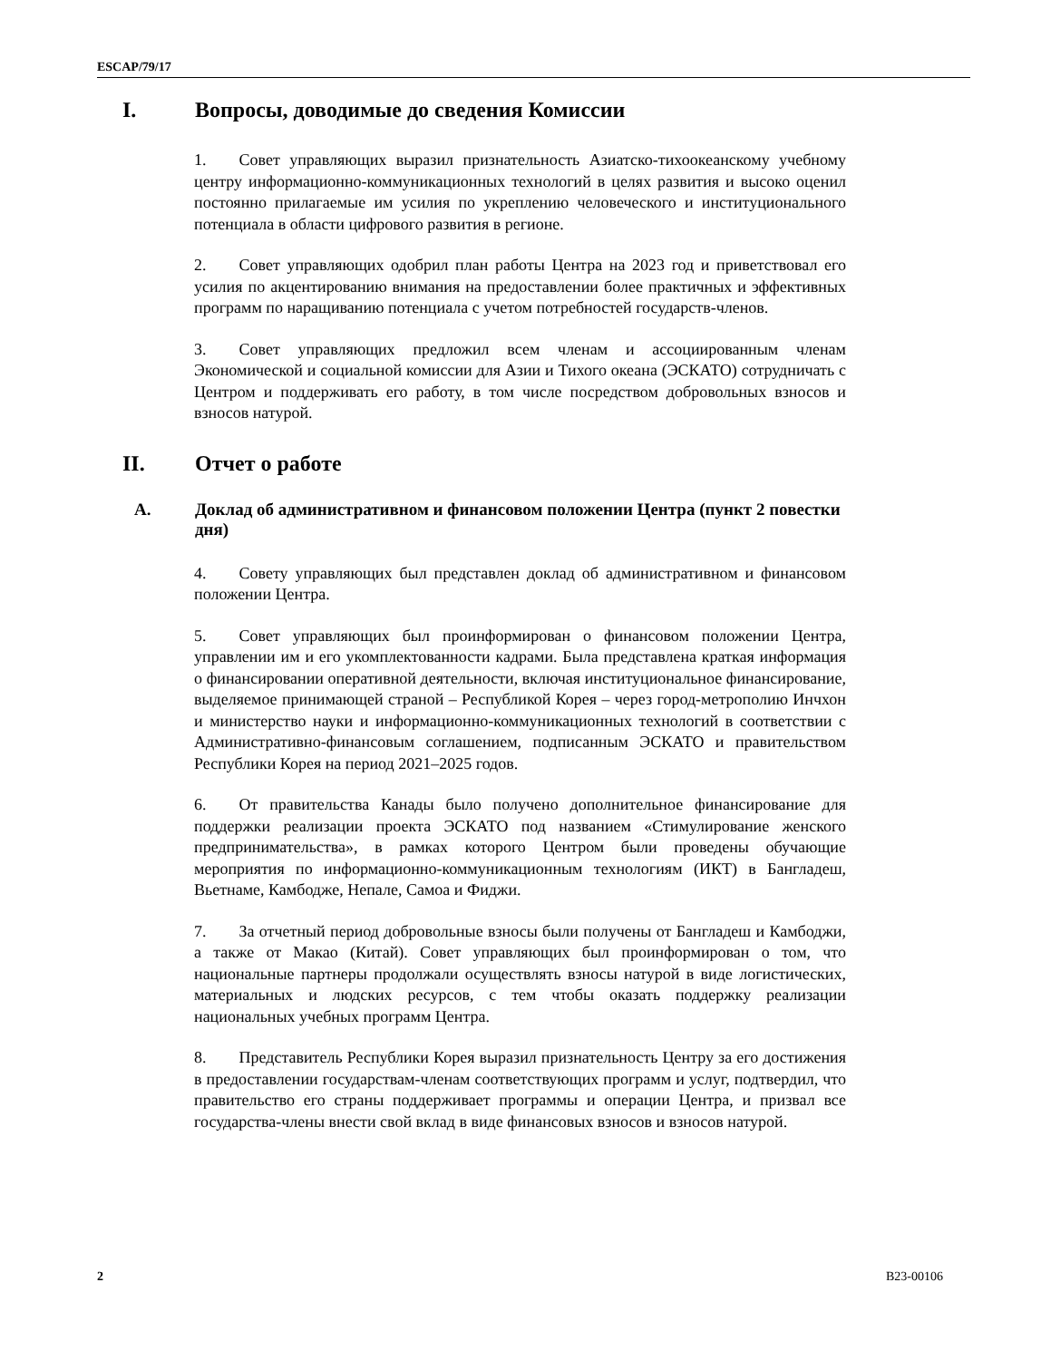ESCAP/79/17
I. Вопросы, доводимые до сведения Комиссии
1.  Совет управляющих выразил признательность Азиатско-тихоокеанскому учебному центру информационно-коммуникационных технологий в целях развития и высоко оценил постоянно прилагаемые им усилия по укреплению человеческого и институционального потенциала в области цифрового развития в регионе.
2.  Совет управляющих одобрил план работы Центра на 2023 год и приветствовал его усилия по акцентированию внимания на предоставлении более практичных и эффективных программ по наращиванию потенциала с учетом потребностей государств-членов.
3.  Совет управляющих предложил всем членам и ассоциированным членам Экономической и социальной комиссии для Азии и Тихого океана (ЭСКАТО) сотрудничать с Центром и поддерживать его работу, в том числе посредством добровольных взносов и взносов натурой.
II. Отчет о работе
A. Доклад об административном и финансовом положении Центра (пункт 2 повестки дня)
4.  Совету управляющих был представлен доклад об административном и финансовом положении Центра.
5.  Совет управляющих был проинформирован о финансовом положении Центра, управлении им и его укомплектованности кадрами. Была представлена краткая информация о финансировании оперативной деятельности, включая институциональное финансирование, выделяемое принимающей страной – Республикой Корея – через город-метрополию Инчхон и министерство науки и информационно-коммуникационных технологий в соответствии с Административно-финансовым соглашением, подписанным ЭСКАТО и правительством Республики Корея на период 2021–2025 годов.
6.  От правительства Канады было получено дополнительное финансирование для поддержки реализации проекта ЭСКАТО под названием «Стимулирование женского предпринимательства», в рамках которого Центром были проведены обучающие мероприятия по информационно-коммуникационным технологиям (ИКТ) в Бангладеш, Вьетнаме, Камбодже, Непале, Самоа и Фиджи.
7.  За отчетный период добровольные взносы были получены от Бангладеш и Камбоджи, а также от Макао (Китай). Совет управляющих был проинформирован о том, что национальные партнеры продолжали осуществлять взносы натурой в виде логистических, материальных и людских ресурсов, с тем чтобы оказать поддержку реализации национальных учебных программ Центра.
8.  Представитель Республики Корея выразил признательность Центру за его достижения в предоставлении государствам-членам соответствующих программ и услуг, подтвердил, что правительство его страны поддерживает программы и операции Центра, и призвал все государства-члены внести свой вклад в виде финансовых взносов и взносов натурой.
2 B23-00106